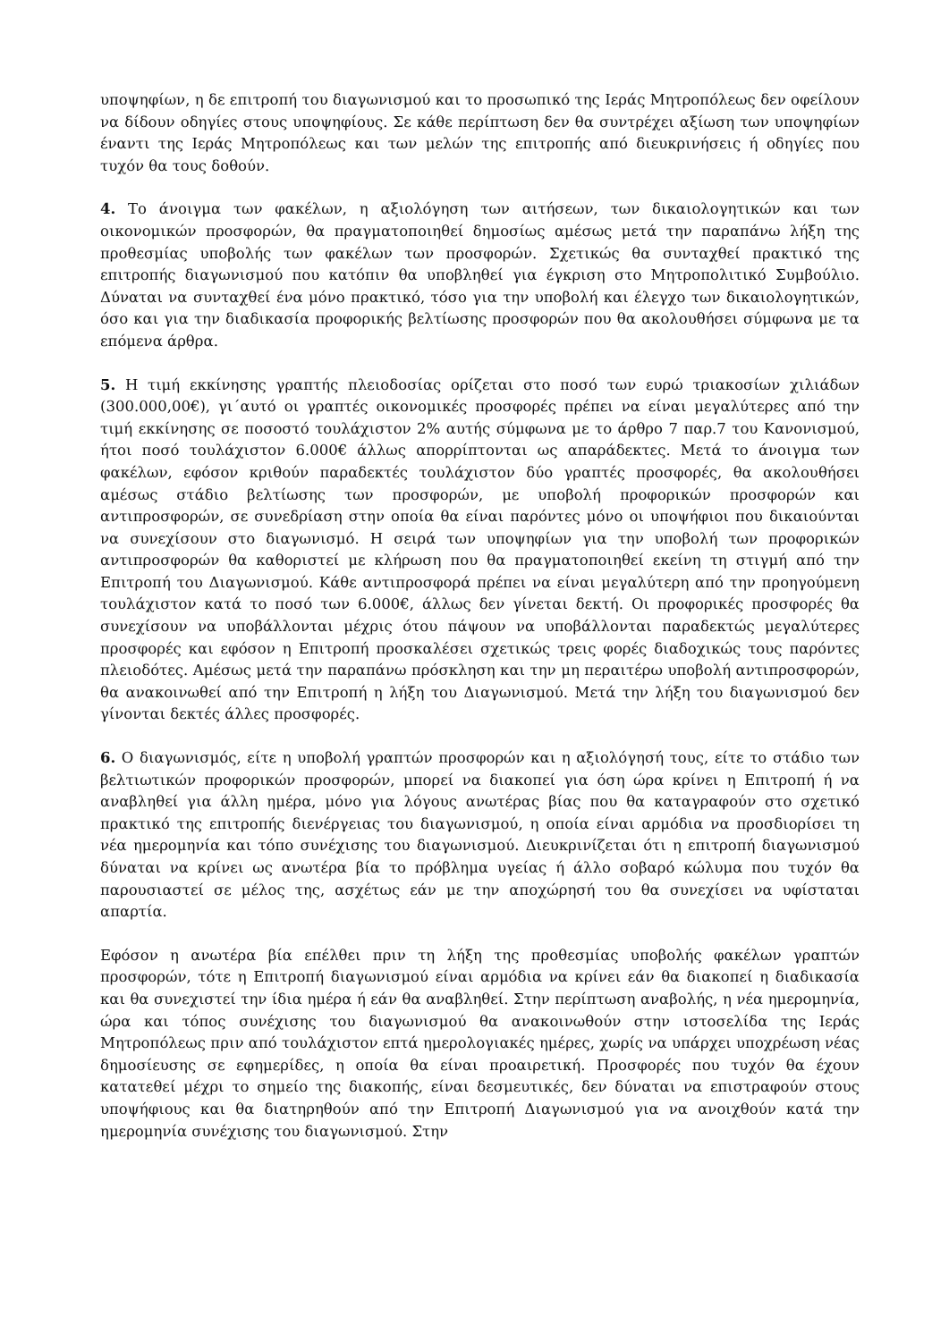υποψηφίων, η δε επιτροπή του διαγωνισμού και το προσωπικό της Ιεράς Μητροπόλεως δεν οφείλουν να δίδουν οδηγίες στους υποψηφίους. Σε κάθε περίπτωση δεν θα συντρέχει αξίωση των υποψηφίων έναντι της Ιεράς Μητροπόλεως και των μελών της επιτροπής από διευκρινήσεις ή οδηγίες που τυχόν θα τους δοθούν.
4. Το άνοιγμα των φακέλων, η αξιολόγηση των αιτήσεων, των δικαιολογητικών και των οικονομικών προσφορών, θα πραγματοποιηθεί δημοσίως αμέσως μετά την παραπάνω λήξη της προθεσμίας υποβολής των φακέλων των προσφορών. Σχετικώς θα συνταχθεί πρακτικό της επιτροπής διαγωνισμού που κατόπιν θα υποβληθεί για έγκριση στο Μητροπολιτικό Συμβούλιο. Δύναται να συνταχθεί ένα μόνο πρακτικό, τόσο για την υποβολή και έλεγχο των δικαιολογητικών, όσο και για την διαδικασία προφορικής βελτίωσης προσφορών που θα ακολουθήσει σύμφωνα με τα επόμενα άρθρα.
5. Η τιμή εκκίνησης γραπτής πλειοδοσίας ορίζεται στο ποσό των ευρώ τριακοσίων χιλιάδων (300.000,00€), γι΄αυτό οι γραπτές οικονομικές προσφορές πρέπει να είναι μεγαλύτερες από την τιμή εκκίνησης σε ποσοστό τουλάχιστον 2% αυτής σύμφωνα με το άρθρο 7 παρ.7 του Κανονισμού, ήτοι ποσό τουλάχιστον 6.000€ άλλως απορρίπτονται ως απαράδεκτες. Μετά το άνοιγμα των φακέλων, εφόσον κριθούν παραδεκτές τουλάχιστον δύο γραπτές προσφορές, θα ακολουθήσει αμέσως στάδιο βελτίωσης των προσφορών, με υποβολή προφορικών προσφορών και αντιπροσφορών, σε συνεδρίαση στην οποία θα είναι παρόντες μόνο οι υποψήφιοι που δικαιούνται να συνεχίσουν στο διαγωνισμό. Η σειρά των υποψηφίων για την υποβολή των προφορικών αντιπροσφορών θα καθοριστεί με κλήρωση που θα πραγματοποιηθεί εκείνη τη στιγμή από την Επιτροπή του Διαγωνισμού. Κάθε αντιπροσφορά πρέπει να είναι μεγαλύτερη από την προηγούμενη τουλάχιστον κατά το ποσό των 6.000€, άλλως δεν γίνεται δεκτή. Οι προφορικές προσφορές θα συνεχίσουν να υποβάλλονται μέχρις ότου πάψουν να υποβάλλονται παραδεκτώς μεγαλύτερες προσφορές και εφόσον η Επιτροπή προσκαλέσει σχετικώς τρεις φορές διαδοχικώς τους παρόντες πλειοδότες. Αμέσως μετά την παραπάνω πρόσκληση και την μη περαιτέρω υποβολή αντιπροσφορών, θα ανακοινωθεί από την Επιτροπή η λήξη του Διαγωνισμού. Μετά την λήξη του διαγωνισμού δεν γίνονται δεκτές άλλες προσφορές.
6. Ο διαγωνισμός, είτε η υποβολή γραπτών προσφορών και η αξιολόγησή τους, είτε το στάδιο των βελτιωτικών προφορικών προσφορών, μπορεί να διακοπεί για όση ώρα κρίνει η Επιτροπή ή να αναβληθεί για άλλη ημέρα, μόνο για λόγους ανωτέρας βίας που θα καταγραφούν στο σχετικό πρακτικό της επιτροπής διενέργειας του διαγωνισμού, η οποία είναι αρμόδια να προσδιορίσει τη νέα ημερομηνία και τόπο συνέχισης του διαγωνισμού. Διευκρινίζεται ότι η επιτροπή διαγωνισμού δύναται να κρίνει ως ανωτέρα βία το πρόβλημα υγείας ή άλλο σοβαρό κώλυμα που τυχόν θα παρουσιαστεί σε μέλος της, ασχέτως εάν με την αποχώρησή του θα συνεχίσει να υφίσταται απαρτία.
Εφόσον η ανωτέρα βία επέλθει πριν τη λήξη της προθεσμίας υποβολής φακέλων γραπτών προσφορών, τότε η Επιτροπή διαγωνισμού είναι αρμόδια να κρίνει εάν θα διακοπεί η διαδικασία και θα συνεχιστεί την ίδια ημέρα ή εάν θα αναβληθεί. Στην περίπτωση αναβολής, η νέα ημερομηνία, ώρα και τόπος συνέχισης του διαγωνισμού θα ανακοινωθούν στην ιστοσελίδα της Ιεράς Μητροπόλεως πριν από τουλάχιστον επτά ημερολογιακές ημέρες, χωρίς να υπάρχει υποχρέωση νέας δημοσίευσης σε εφημερίδες, η οποία θα είναι προαιρετική. Προσφορές που τυχόν θα έχουν κατατεθεί μέχρι το σημείο της διακοπής, είναι δεσμευτικές, δεν δύναται να επιστραφούν στους υποψήφιους και θα διατηρηθούν από την Επιτροπή Διαγωνισμού για να ανοιχθούν κατά την ημερομηνία συνέχισης του διαγωνισμού. Στην